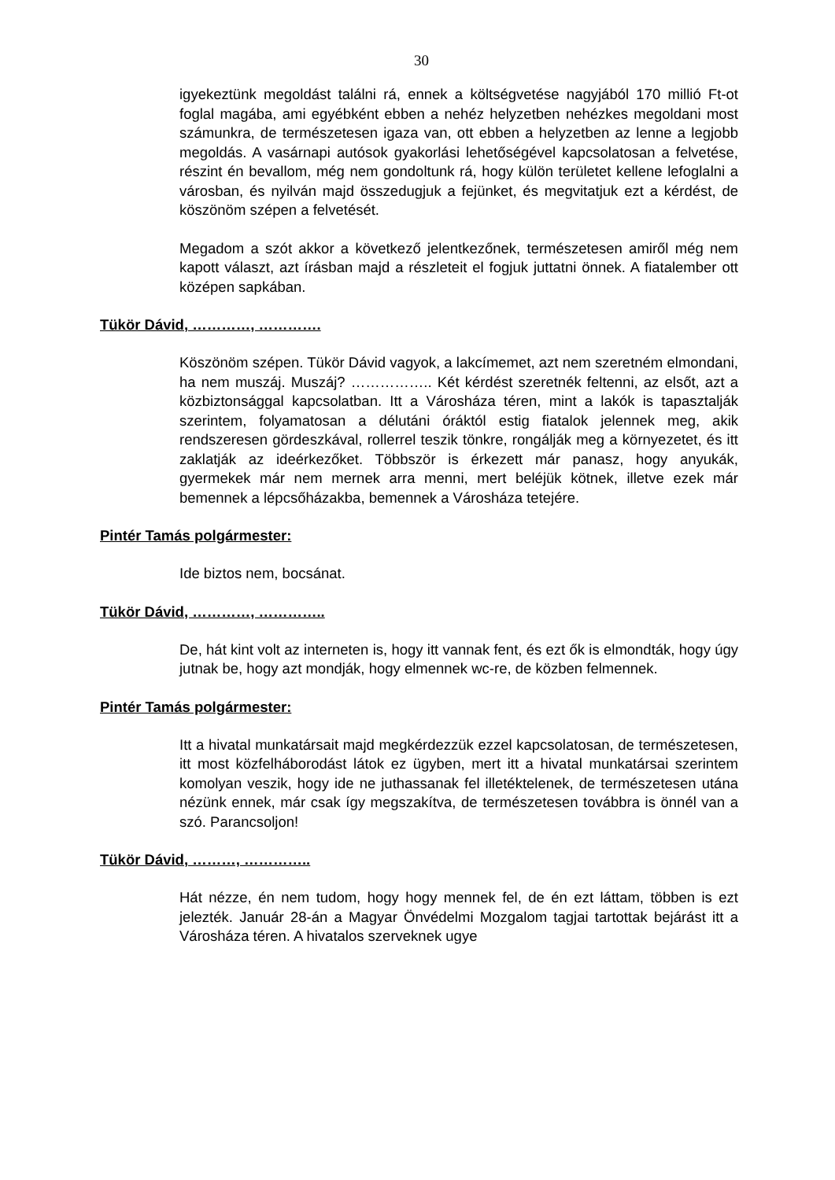30
igyekeztünk megoldást találni rá, ennek a költségvetése nagyjából 170 millió Ft-ot foglal magába, ami egyébként ebben a nehéz helyzetben nehézkes megoldani most számunkra, de természetesen igaza van, ott ebben a helyzetben az lenne a legjobb megoldás. A vasárnapi autósok gyakorlási lehetőségével kapcsolatosan a felvetése, részint én bevallom, még nem gondoltunk rá, hogy külön területet kellene lefoglalni a városban, és nyilván majd összedugjuk a fejünket, és megvitatjuk ezt a kérdést, de köszönöm szépen a felvetését.
Megadom a szót akkor a következő jelentkezőnek, természetesen amiről még nem kapott választ, azt írásban majd a részleteit el fogjuk juttatni önnek. A fiatalember ott középen sapkában.
Tükör Dávid, …………, ………….
Köszönöm szépen. Tükör Dávid vagyok, a lakcímemet, azt nem szeretném elmondani, ha nem muszáj. Muszáj? …………….. Két kérdést szeretnék feltenni, az elsőt, azt a közbiztonsággal kapcsolatban. Itt a Városháza téren, mint a lakók is tapasztalják szerintem, folyamatosan a délutáni óráktól estig fiatalok jelennek meg, akik rendszeresen gördeszkával, rollerrel teszik tönkre, rongálják meg a környezetet, és itt zaklatják az ideérkezőket. Többször is érkezett már panasz, hogy anyukák, gyermekek már nem mernek arra menni, mert beléjük kötnek, illetve ezek már bemennek a lépcsőházakba, bemennek a Városháza tetejére.
Pintér Tamás polgármester:
Ide biztos nem, bocsánat.
Tükör Dávid, …………, …………..
De, hát kint volt az interneten is, hogy itt vannak fent, és ezt ők is elmondták, hogy úgy jutnak be, hogy azt mondják, hogy elmennek wc-re, de közben felmennek.
Pintér Tamás polgármester:
Itt a hivatal munkatársait majd megkérdezzük ezzel kapcsolatosan, de természetesen, itt most közfelháborodást látok ez ügyben, mert itt a hivatal munkatársai szerintem komolyan veszik, hogy ide ne juthassanak fel illetéktelenek, de természetesen utána nézünk ennek, már csak így megszakítva, de természetesen továbbra is önnél van a szó. Parancsoljon!
Tükör Dávid, ………, …………..
Hát nézze, én nem tudom, hogy hogy mennek fel, de én ezt láttam, többen is ezt jelezték. Január 28-án a Magyar Önvédelmi Mozgalom tagjai tartottak bejárást itt a Városháza téren. A hivatalos szerveknek ugye